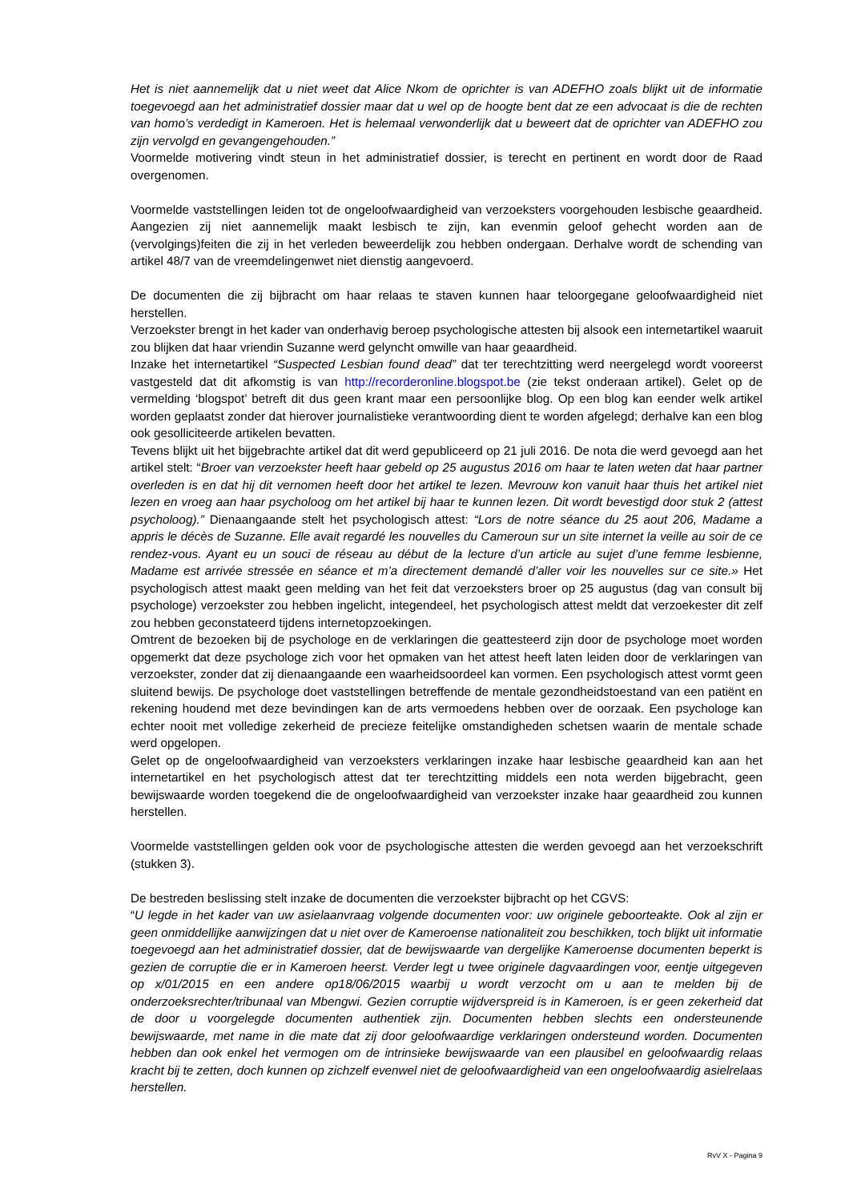Het is niet aannemelijk dat u niet weet dat Alice Nkom de oprichter is van ADEFHO zoals blijkt uit de informatie toegevoegd aan het administratief dossier maar dat u wel op de hoogte bent dat ze een advocaat is die de rechten van homo’s verdedigt in Kameroen. Het is helemaal verwonderlijk dat u beweert dat de oprichter van ADEFHO zou zijn vervolgd en gevangengehouden.”
Voormelde motivering vindt steun in het administratief dossier, is terecht en pertinent en wordt door de Raad overgenomen.
Voormelde vaststellingen leiden tot de ongeloofwaardigheid van verzoeksters voorgehouden lesbische geaardheid. Aangezien zij niet aannemelijk maakt lesbisch te zijn, kan evenmin geloof gehecht worden aan de (vervolgings)feiten die zij in het verleden beweerdelijk zou hebben ondergaan. Derhalve wordt de schending van artikel 48/7 van de vreemdelingenwet niet dienstig aangevoerd.
De documenten die zij bijbracht om haar relaas te staven kunnen haar teloorgegane geloofwaardigheid niet herstellen.
Verzoekster brengt in het kader van onderhavig beroep psychologische attesten bij alsook een internetartikel waaruit zou blijken dat haar vriendin Suzanne werd gelyncht omwille van haar geaardheid.
Inzake het internetartikel “Suspected Lesbian found dead” dat ter terechtzitting werd neergelegd wordt vooreerst vastgesteld dat dit afkomstig is van http://recorderonline.blogspot.be (zie tekst onderaan artikel). Gelet op de vermelding ‘blogspot’ betreft dit dus geen krant maar een persoonlijke blog. Op een blog kan eender welk artikel worden geplaatst zonder dat hierover journalistieke verantwoording dient te worden afgelegd; derhalve kan een blog ook gesolliciteerde artikelen bevatten.
Tevens blijkt uit het bijgebrachte artikel dat dit werd gepubliceerd op 21 juli 2016. De nota die werd gevoegd aan het artikel stelt: “Broer van verzoekster heeft haar gebeld op 25 augustus 2016 om haar te laten weten dat haar partner overleden is en dat hij dit vernomen heeft door het artikel te lezen. Mevrouw kon vanuit haar thuis het artikel niet lezen en vroeg aan haar psycholoog om het artikel bij haar te kunnen lezen. Dit wordt bevestigd door stuk 2 (attest psycholoog).” Dienaangaande stelt het psychologisch attest: “Lors de notre séance du 25 aout 206, Madame a appris le décès de Suzanne. Elle avait regardé les nouvelles du Cameroun sur un site internet la veille au soir de ce rendez-vous. Ayant eu un souci de réseau au début de la lecture d’un article au sujet d’une femme lesbienne, Madame est arrivée stressée en séance et m’a directement demandé d’aller voir les nouvelles sur ce site.» Het psychologisch attest maakt geen melding van het feit dat verzoeksters broer op 25 augustus (dag van consult bij psychologe) verzoekster zou hebben ingelicht, integendeel, het psychologisch attest meldt dat verzoekester dit zelf zou hebben geconstateerd tijdens internetopzoekingen.
Omtrent de bezoeken bij de psychologe en de verklaringen die geattesteerd zijn door de psychologe moet worden opgemerkt dat deze psychologe zich voor het opmaken van het attest heeft laten leiden door de verklaringen van verzoekster, zonder dat zij dienaangaande een waarheidsoordeel kan vormen. Een psychologisch attest vormt geen sluitend bewijs. De psychologe doet vaststellingen betreffende de mentale gezondheidstoestand van een patiënt en rekening houdend met deze bevindingen kan de arts vermoedens hebben over de oorzaak. Een psychologe kan echter nooit met volledige zekerheid de precieze feitelijke omstandigheden schetsen waarin de mentale schade werd opgelopen.
Gelet op de ongeloofwaardigheid van verzoeksters verklaringen inzake haar lesbische geaardheid kan aan het internetartikel en het psychologisch attest dat ter terechtzitting middels een nota werden bijgebracht, geen bewijswaarde worden toegekend die de ongeloofwaardigheid van verzoekster inzake haar geaardheid zou kunnen herstellen.
Voormelde vaststellingen gelden ook voor de psychologische attesten die werden gevoegd aan het verzoekschrift (stukken 3).
De bestreden beslissing stelt inzake de documenten die verzoekster bijbracht op het CGVS:
“U legde in het kader van uw asielaanvraag volgende documenten voor: uw originele geboorteakte. Ook al zijn er geen onmiddellijke aanwijzingen dat u niet over de Kameroense nationaliteit zou beschikken, toch blijkt uit informatie toegevoegd aan het administratief dossier, dat de bewijswaarde van dergelijke Kameroense documenten beperkt is gezien de corruptie die er in Kameroen heerst. Verder legt u twee originele dagvaardingen voor, eentje uitgegeven op x/01/2015 en een andere op18/06/2015 waarbij u wordt verzocht om u aan te melden bij de onderzoeksrechter/tribunaal van Mbengwi. Gezien corruptie wijdverspreid is in Kameroen, is er geen zekerheid dat de door u voorgelegde documenten authentiek zijn. Documenten hebben slechts een ondersteunende bewijswaarde, met name in die mate dat zij door geloofwaardige verklaringen ondersteund worden. Documenten hebben dan ook enkel het vermogen om de intrinsieke bewijswaarde van een plausibel en geloofwaardig relaas kracht bij te zetten, doch kunnen op zichzelf evenwel niet de geloofwaardigheid van een ongeloofwaardig asielrelaas herstellen.
RvV X - Pagina 9